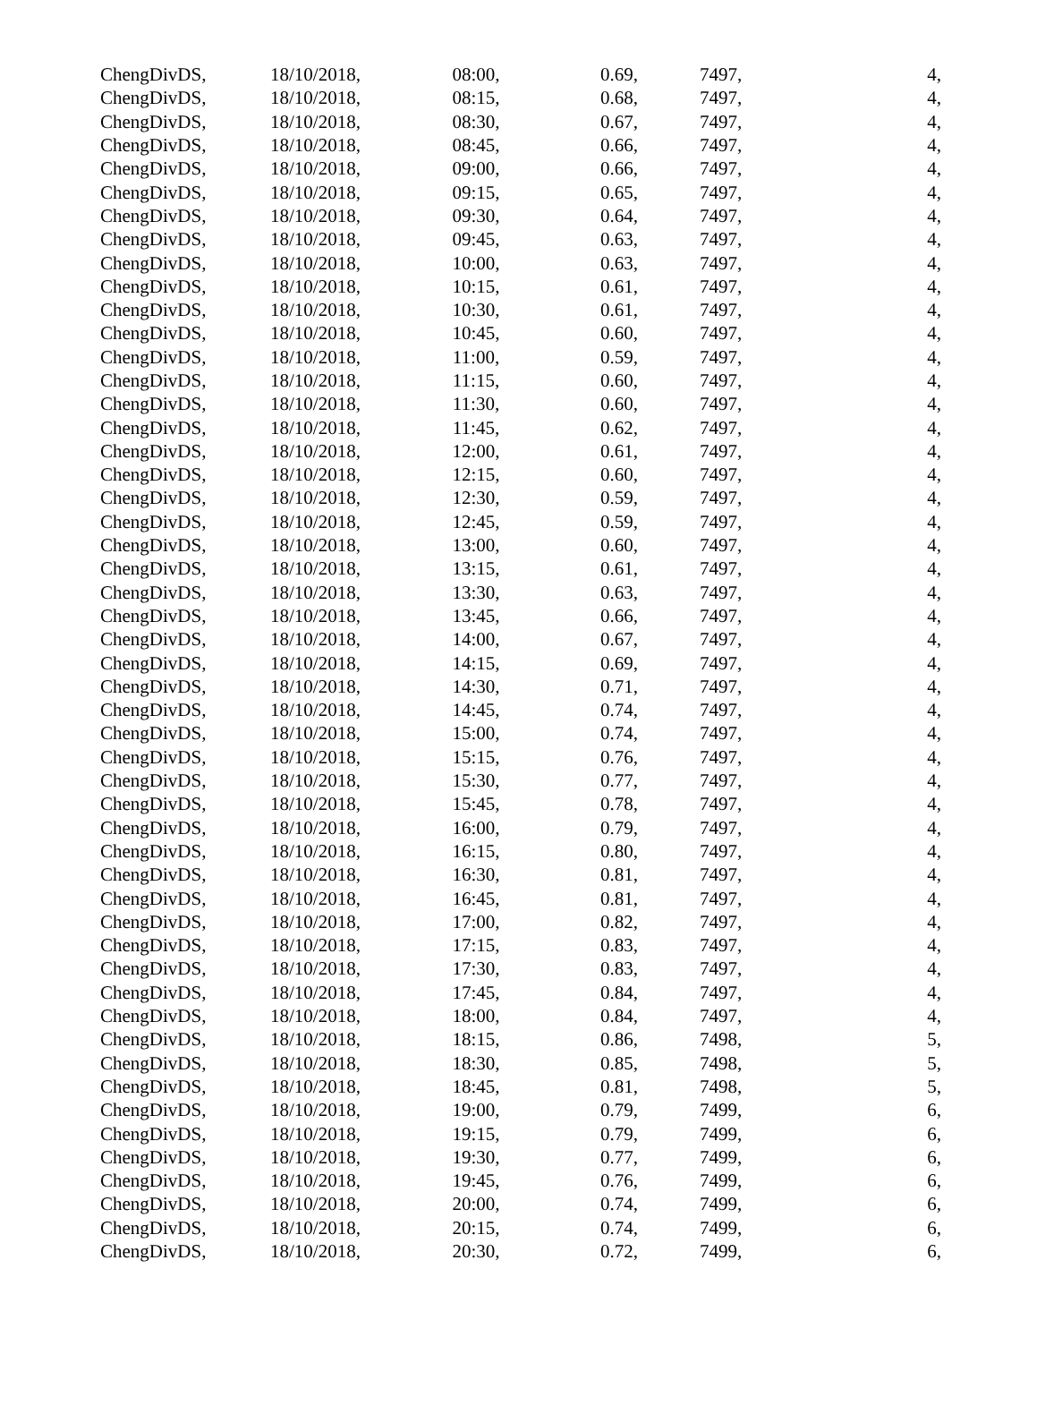| ChengDivDS, | 18/10/2018, | 08:00, | 0.69, | 7497, | 4, |
| ChengDivDS, | 18/10/2018, | 08:15, | 0.68, | 7497, | 4, |
| ChengDivDS, | 18/10/2018, | 08:30, | 0.67, | 7497, | 4, |
| ChengDivDS, | 18/10/2018, | 08:45, | 0.66, | 7497, | 4, |
| ChengDivDS, | 18/10/2018, | 09:00, | 0.66, | 7497, | 4, |
| ChengDivDS, | 18/10/2018, | 09:15, | 0.65, | 7497, | 4, |
| ChengDivDS, | 18/10/2018, | 09:30, | 0.64, | 7497, | 4, |
| ChengDivDS, | 18/10/2018, | 09:45, | 0.63, | 7497, | 4, |
| ChengDivDS, | 18/10/2018, | 10:00, | 0.63, | 7497, | 4, |
| ChengDivDS, | 18/10/2018, | 10:15, | 0.61, | 7497, | 4, |
| ChengDivDS, | 18/10/2018, | 10:30, | 0.61, | 7497, | 4, |
| ChengDivDS, | 18/10/2018, | 10:45, | 0.60, | 7497, | 4, |
| ChengDivDS, | 18/10/2018, | 11:00, | 0.59, | 7497, | 4, |
| ChengDivDS, | 18/10/2018, | 11:15, | 0.60, | 7497, | 4, |
| ChengDivDS, | 18/10/2018, | 11:30, | 0.60, | 7497, | 4, |
| ChengDivDS, | 18/10/2018, | 11:45, | 0.62, | 7497, | 4, |
| ChengDivDS, | 18/10/2018, | 12:00, | 0.61, | 7497, | 4, |
| ChengDivDS, | 18/10/2018, | 12:15, | 0.60, | 7497, | 4, |
| ChengDivDS, | 18/10/2018, | 12:30, | 0.59, | 7497, | 4, |
| ChengDivDS, | 18/10/2018, | 12:45, | 0.59, | 7497, | 4, |
| ChengDivDS, | 18/10/2018, | 13:00, | 0.60, | 7497, | 4, |
| ChengDivDS, | 18/10/2018, | 13:15, | 0.61, | 7497, | 4, |
| ChengDivDS, | 18/10/2018, | 13:30, | 0.63, | 7497, | 4, |
| ChengDivDS, | 18/10/2018, | 13:45, | 0.66, | 7497, | 4, |
| ChengDivDS, | 18/10/2018, | 14:00, | 0.67, | 7497, | 4, |
| ChengDivDS, | 18/10/2018, | 14:15, | 0.69, | 7497, | 4, |
| ChengDivDS, | 18/10/2018, | 14:30, | 0.71, | 7497, | 4, |
| ChengDivDS, | 18/10/2018, | 14:45, | 0.74, | 7497, | 4, |
| ChengDivDS, | 18/10/2018, | 15:00, | 0.74, | 7497, | 4, |
| ChengDivDS, | 18/10/2018, | 15:15, | 0.76, | 7497, | 4, |
| ChengDivDS, | 18/10/2018, | 15:30, | 0.77, | 7497, | 4, |
| ChengDivDS, | 18/10/2018, | 15:45, | 0.78, | 7497, | 4, |
| ChengDivDS, | 18/10/2018, | 16:00, | 0.79, | 7497, | 4, |
| ChengDivDS, | 18/10/2018, | 16:15, | 0.80, | 7497, | 4, |
| ChengDivDS, | 18/10/2018, | 16:30, | 0.81, | 7497, | 4, |
| ChengDivDS, | 18/10/2018, | 16:45, | 0.81, | 7497, | 4, |
| ChengDivDS, | 18/10/2018, | 17:00, | 0.82, | 7497, | 4, |
| ChengDivDS, | 18/10/2018, | 17:15, | 0.83, | 7497, | 4, |
| ChengDivDS, | 18/10/2018, | 17:30, | 0.83, | 7497, | 4, |
| ChengDivDS, | 18/10/2018, | 17:45, | 0.84, | 7497, | 4, |
| ChengDivDS, | 18/10/2018, | 18:00, | 0.84, | 7497, | 4, |
| ChengDivDS, | 18/10/2018, | 18:15, | 0.86, | 7498, | 5, |
| ChengDivDS, | 18/10/2018, | 18:30, | 0.85, | 7498, | 5, |
| ChengDivDS, | 18/10/2018, | 18:45, | 0.81, | 7498, | 5, |
| ChengDivDS, | 18/10/2018, | 19:00, | 0.79, | 7499, | 6, |
| ChengDivDS, | 18/10/2018, | 19:15, | 0.79, | 7499, | 6, |
| ChengDivDS, | 18/10/2018, | 19:30, | 0.77, | 7499, | 6, |
| ChengDivDS, | 18/10/2018, | 19:45, | 0.76, | 7499, | 6, |
| ChengDivDS, | 18/10/2018, | 20:00, | 0.74, | 7499, | 6, |
| ChengDivDS, | 18/10/2018, | 20:15, | 0.74, | 7499, | 6, |
| ChengDivDS, | 18/10/2018, | 20:30, | 0.72, | 7499, | 6, |